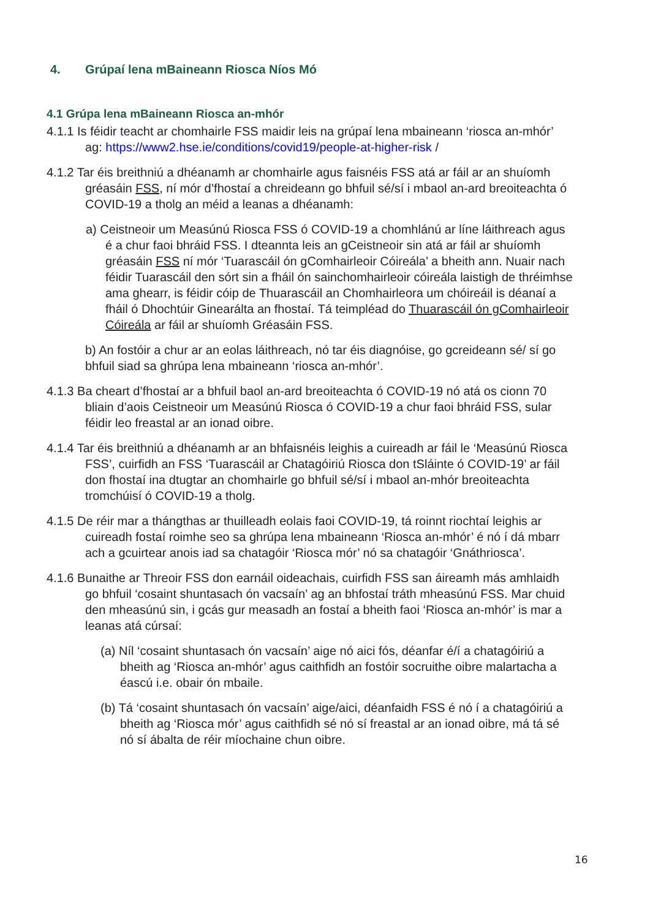4. Grúpaí lena mBaineann Riosca Níos Mó
4.1 Grúpa lena mBaineann Riosca an-mhór
4.1.1 Is féidir teacht ar chomhairle FSS maidir leis na grúpaí lena mbaineann ‘riosca an-mhór’ ag: https://www2.hse.ie/conditions/covid19/people-at-higher-risk /
4.1.2 Tar éis breithniú a dhéanamh ar chomhairle agus faisnéis FSS atá ar fáil ar an shuíomh gréasáin FSS, ní mór d’fhostaí a chreideann go bhfuil sé/sí i mbaol an-ard breoiteachta ó COVID-19 a tholg an méid a leanas a dhéanamh:
a) Ceistneoir um Measúnú Riosca FSS ó COVID-19 a chomhlánú ar líne láithreach agus é a chur faoi bhráid FSS. I dteannta leis an gCeistneoir sin atá ar fáil ar shuíomh gréasáin FSS ní mór ‘Tuarascáil ón gComhairleoir Cóireála’ a bheith ann. Nuair nach féidir Tuarascáil den sórt sin a fháil ón sainchomhairleoir cóireála laistigh de thréimhse ama ghearr, is féidir cóip de Thuarascáil an Chomhairleora um chóireáil is déanaí a fháil ó Dhochtúir Ginearálta an fhostaí. Tá teimpléad do Thuarascáil ón gComhairleoir Cóireála ar fáil ar shuíomh Gréasáin FSS.
b) An fostóir a chur ar an eolas láithreach, nó tar éis diagnóise, go gcreideann sé/ sí go bhfuil siad sa ghrúpa lena mbaineann ‘riosca an-mhór’.
4.1.3 Ba cheart d’fhostaí ar a bhfuil baol an-ard breoiteachta ó COVID-19 nó atá os cionn 70 bliain d’aois Ceistneoir um Measúnú Riosca ó COVID-19 a chur faoi bhráid FSS, sular féidir leo freastal ar an ionad oibre.
4.1.4 Tar éis breithniú a dhéanamh ar an bhfaisnéis leighis a cuireadh ar fáil le ‘Measúnú Riosca FSS’, cuirfidh an FSS ‘Tuarascáil ar Chatagóiriú Riosca don tSláinte ó COVID-19’ ar fáil don fhostaí ina dtugtar an chomhairle go bhfuil sé/sí i mbaol an-mhór breoiteachta tromchúisí ó COVID-19 a tholg.
4.1.5 De réir mar a thángthas ar thuilleadh eolais faoi COVID-19, tá roinnt riochtaí leighis ar cuireadh fostaí roimhe seo sa ghrúpa lena mbaineann ‘Riosca an-mhór’ é nó í dá mbarr ach a gcuirtear anois iad sa chatagóir ‘Riosca mór’ nó sa chatagóir ‘Gnáthriosca’.
4.1.6 Bunaithe ar Threoir FSS don earnáil oideachais, cuirfidh FSS san áireamh más amhlaidh go bhfuil ‘cosaint shuntasach ón vacsaín’ ag an bhfostaí tráth mheasúnú FSS. Mar chuid den mheasúnú sin, i gcás gur measadh an fostaí a bheith faoi ‘Riosca an-mhór’ is mar a leanas atá cúrsaí:
(a) Níl ‘cosaint shuntasach ón vacsaín’ aige nó aici fós, déanfar é/í a chatagóiriú a bheith ag ‘Riosca an-mhór’ agus caithfidh an fostóir socruithe oibre malartacha a éascú i.e. obair ón mbaile.
(b) Tá ‘cosaint shuntasach ón vacsaín’ aige/aici, déanfaidh FSS é nó í a chatagóiriú a bheith ag ‘Riosca mór’ agus caithfidh sé nó sí freastal ar an ionad oibre, má tá sé nó sí ábalta de réir míochaine chun oibre.
16